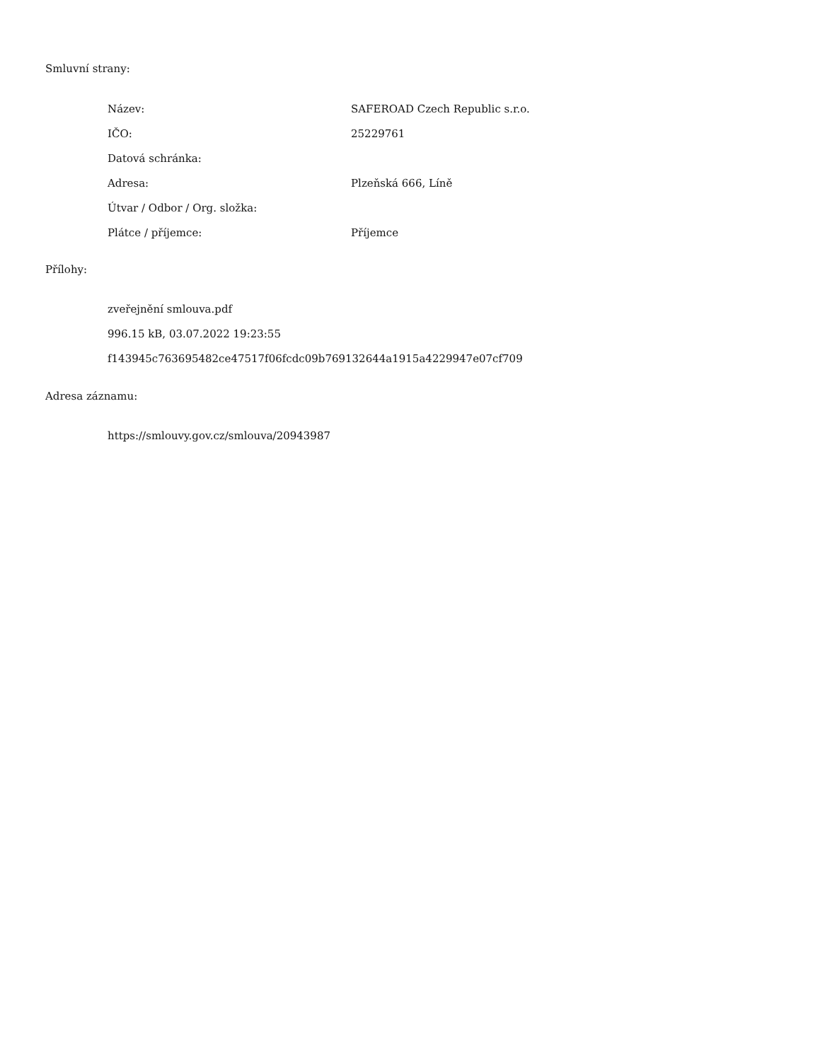Smluvní strany:
| Název: | SAFEROAD Czech Republic s.r.o. |
| IČO: | 25229761 |
| Datová schránka: | |
| Adresa: | Plzeňská 666, Líně |
| Útvar / Odbor / Org. složka: | |
| Plátce / příjemce: | Příjemce |
Přílohy:
zveřejnění smlouva.pdf
996.15 kB, 03.07.2022 19:23:55
f143945c763695482ce47517f06fcdc09b769132644a1915a4229947e07cf709
Adresa záznamu:
https://smlouvy.gov.cz/smlouva/20943987